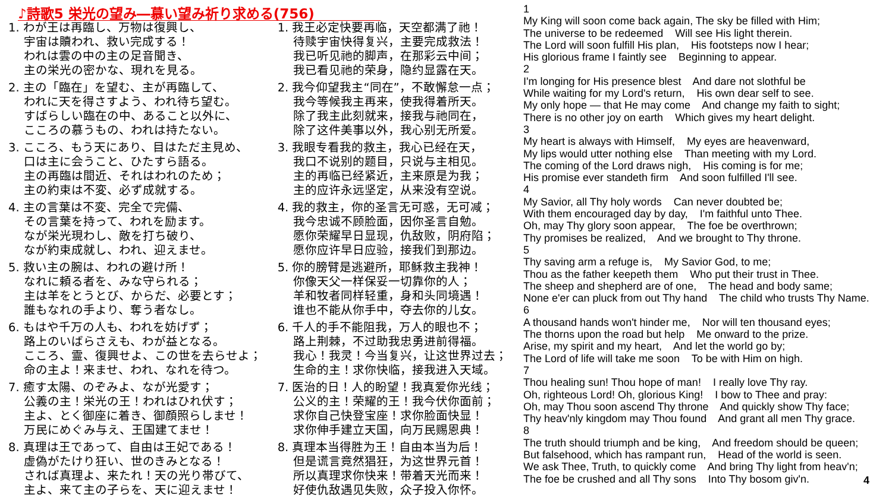♪詩歌5 栄光の望み―慕い望み祈り求める(756)
1. わが王は再臨し、万物は復興し、
宇宙は贖われ、救い完成する！
われは雲の中の主の足音聞き、
主の栄光の密かな、現れを見る。
2. 主の「臨在」を望む、主が再臨して、
われに天を得さすよう、われ待ち望む。
すばらしい臨在の中、あること以外に、
こころの慕うもの、われは持たない。
3. こころ、もう天にあり、目はただ主見め、
口は主に会うこと、ひたすら語る。
主の再臨は間近、それはわれのため；
主の約束は不変、必ず成就する。
4. 主の言葉は不変、完全で完備、
その言葉を持って、われを励ます。
なが栄光現わし、敵を打ち破り、
なが約束成就し、われ、迎えませ。
5. 救い主の腕は、われの避け所！
なれに頼る者を、みな守られる；
主は羊をとうとび、からだ、必要とす；
誰もなれの手より、奪う者なし。
6. もはや千万の人も、われを妨げず；
路上のいばらさえも、わが益となる。
こころ、霊、復興せよ、この世を去らせよ；
命の主よ！来ませ、われ、なれを待つ。
7. 癒す太陽、のぞみよ、なが光愛す；
公義の主！栄光の王！われはひれ伏す；
主よ、とく御座に着き、御顔照らしませ！
万民にめぐみ与え、王国建てませ！
8. 真理は王であって、自由は王妃である！
虚偽がたけり狂い、世のきみとなる！
されば真理よ、来たれ！天の光り帯びて、
主よ、来て主の子らを、天に迎えませ！
1. 我王必定快要再临，天空都满了祂！
待赎宇宙快得复兴，主要完成救法！
我已听见祂的脚声，在那彩云中间；
我已看见祂的荣身，隐约显露在天。
2. 我今仰望我主“同在”，不敢懈怠一点；
我今等候我主再来，使我得着所天。
除了我主此刻就来，接我与祂同在，
除了这件美事以外，我心别无所爱。
3. 我眼专看我的救主，我心已经在天，
我口不说别的题目，只说与主相见。
主的再临已经紧近，主来原是为我；
主的应许永远坚定，从来没有空说。
4. 我的救主，你的圣言无可惑，无可减；
我今忠诚不顾脸面，因你圣言自勉。
愿你荣耀早日显现，仇敌败，阴府陷；
愿你应许早日应验，接我们到那边。
5. 你的膀臂是逃避所，耶稣救主我神！
你像天父一样保妥一切靠你的人；
羊和牧者同样轻重，身和头同境遇！
谁也不能从你手中，夺去你的儿女。
6. 千人的手不能阻我，万人的眼也不；
路上荆棘，不过助我忠勇进前得福。
我心！我灵！今当复兴，让这世界过去；
生命的主！求你快临，接我进入天域。
7. 医治的日！人的盼望！我真爱你光线；
公义的主！荣耀的王！我今伏你面前；
求你自己快登宝座！求你脸面快显！
求你伸手建立天国，向万民赐恩典！
8. 真理本当得胜为王！自由本当为后！
但是谎言竟然猖狂，为这世界元首！
所以真理求你快来！带着天光而来！
好使仇敌遇见失败，众子投入你怀。
1
My King will soon come back again, The sky be filled with Him;
The universe to be redeemed Will see His light therein.
The Lord will soon fulfill His plan, His footsteps now I hear;
His glorious frame I faintly see Beginning to appear.
2
I'm longing for His presence blest And dare not slothful be
While waiting for my Lord's return, His own dear self to see.
My only hope — that He may come And change my faith to sight;
There is no other joy on earth Which gives my heart delight.
3
My heart is always with Himself, My eyes are heavenward,
My lips would utter nothing else Than meeting with my Lord.
The coming of the Lord draws nigh, His coming is for me;
His promise ever standeth firm And soon fulfilled I'll see.
4
My Savior, all Thy holy words Can never doubted be;
With them encouraged day by day, I'm faithful unto Thee.
Oh, may Thy glory soon appear, The foe be overthrown;
Thy promises be realized, And we brought to Thy throne.
5
Thy saving arm a refuge is, My Savior God, to me;
Thou as the father keepeth them Who put their trust in Thee.
The sheep and shepherd are of one, The head and body same;
None e'er can pluck from out Thy hand The child who trusts Thy Name.
6
A thousand hands won't hinder me, Nor will ten thousand eyes;
The thorns upon the road but help Me onward to the prize.
Arise, my spirit and my heart, And let the world go by;
The Lord of life will take me soon To be with Him on high.
7
Thou healing sun! Thou hope of man! I really love Thy ray.
Oh, righteous Lord! Oh, glorious King! I bow to Thee and pray:
Oh, may Thou soon ascend Thy throne And quickly show Thy face;
Thy heav'nly kingdom may Thou found And grant all men Thy grace.
8
The truth should triumph and be king, And freedom should be queen;
But falsehood, which has rampant run, Head of the world is seen.
We ask Thee, Truth, to quickly come And bring Thy light from heav'n;
The foe be crushed and all Thy sons Into Thy bosom giv'n.
4